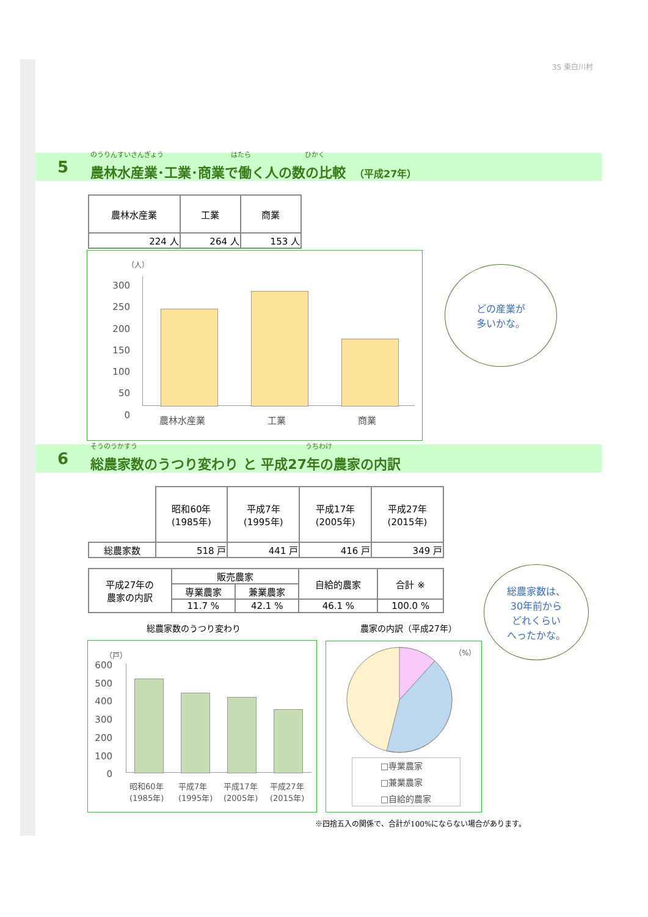35 東白川村
5
のうりんすいさんぎょう　　　　　　　　　　はたら　　　　　　　　ひかく
農林水産業･工業･商業で働く人の数の比較　（平成27年）
| 農林水産業 | 工業 | 商業 |
| --- | --- | --- |
| 224 人 | 264 人 | 153 人 |
（人）
300
250
200
150
100
50
0
農林水産業 工業 商業
どの産業が
多いかな。
6
そうのうかすう　　　　　　　　　　　　　　　　　　　　　　　　　うちわけ
総農家数のうつり変わり と 平成27年の農家の内訳
| | 昭和60年 (1985年) | 平成7年 (1995年) | 平成17年 (2005年) | 平成27年 (2015年) |
| 総農家数 | 518 戸 | 441 戸 | 416 戸 | 349 戸 |
| 平成27年の 農家の内訳 | 販売農家 | | 自給的農家 | 合計 ※ |
| | 専業農家 | 兼業農家 | | |
| | 11.7 % | 42.1 % | 46.1 % | 100.0 % |
総農家数は、
30年前から
どれくらい
へったかな。
総農家数のうつり変わり 農家の内訳（平成27年）
（戸）
600
500
400
300
200
100
0
昭和60年
(1985年)
平成7年
(1995年)
平成17年
(2005年)
平成27年
(2015年)
（%）
□専業農家
□兼業農家
□自給的農家
※四捨五入の関係で、合計が100%にならない場合があります。